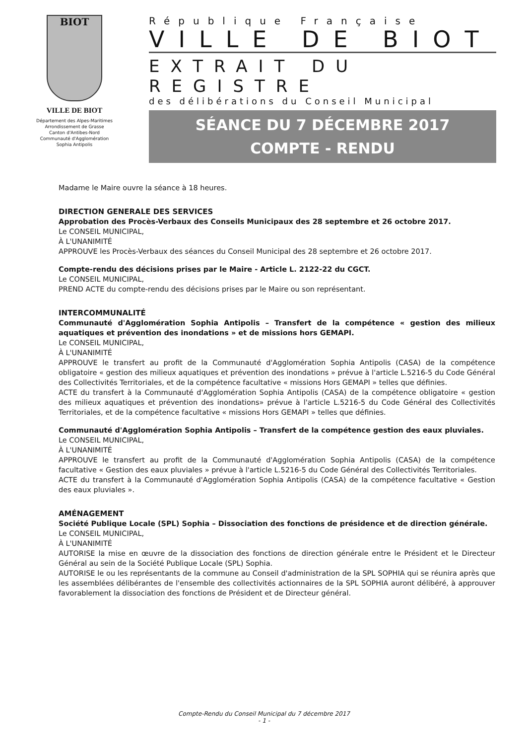BIOT
VILLE DE BIOT
Département des Alpes-Maritimes
Arrondissement de Grasse
Canton d'Antibes-Nord
Communauté d'Agglomération
Sophia Antipolis
République Française
VILLE DE BIOT
EXTRAIT DU REGISTRE
des délibérations du Conseil Municipal
SÉANCE DU 7 DÉCEMBRE 2017
COMPTE - RENDU
Madame le Maire ouvre la séance à 18 heures.
DIRECTION GENERALE DES SERVICES
Approbation des Procès-Verbaux des Conseils Municipaux des 28 septembre et 26 octobre 2017.
Le CONSEIL MUNICIPAL,
À L'UNANIMITÉ
APPROUVE les Procès-Verbaux des séances du Conseil Municipal des 28 septembre et 26 octobre 2017.
Compte-rendu des décisions prises par le Maire - Article L. 2122-22 du CGCT.
Le CONSEIL MUNICIPAL,
PREND ACTE du compte-rendu des décisions prises par le Maire ou son représentant.
INTERCOMMUNALITÉ
Communauté d'Agglomération Sophia Antipolis – Transfert de la compétence « gestion des milieux aquatiques et prévention des inondations » et de missions hors GEMAPI.
Le CONSEIL MUNICIPAL,
À L'UNANIMITÉ
APPROUVE le transfert au profit de la Communauté d'Agglomération Sophia Antipolis (CASA) de la compétence obligatoire « gestion des milieux aquatiques et prévention des inondations » prévue à l'article L.5216-5 du Code Général des Collectivités Territoriales, et de la compétence facultative « missions Hors GEMAPI » telles que définies.
ACTE du transfert à la Communauté d'Agglomération Sophia Antipolis (CASA) de la compétence obligatoire « gestion des milieux aquatiques et prévention des inondations» prévue à l'article L.5216-5 du Code Général des Collectivités Territoriales, et de la compétence facultative « missions Hors GEMAPI » telles que définies.
Communauté d'Agglomération Sophia Antipolis – Transfert de la compétence gestion des eaux pluviales.
Le CONSEIL MUNICIPAL,
À L'UNANIMITÉ
APPROUVE le transfert au profit de la Communauté d'Agglomération Sophia Antipolis (CASA) de la compétence facultative « Gestion des eaux pluviales » prévue à l'article L.5216-5 du Code Général des Collectivités Territoriales.
ACTE du transfert à la Communauté d'Agglomération Sophia Antipolis (CASA) de la compétence facultative « Gestion des eaux pluviales ».
AMÉNAGEMENT
Société Publique Locale (SPL) Sophia – Dissociation des fonctions de présidence et de direction générale.
Le CONSEIL MUNICIPAL,
À L'UNANIMITÉ
AUTORISE la mise en œuvre de la dissociation des fonctions de direction générale entre le Président et le Directeur Général au sein de la Société Publique Locale (SPL) Sophia.
AUTORISE le ou les représentants de la commune au Conseil d'administration de la SPL SOPHIA qui se réunira après que les assemblées délibérantes de l'ensemble des collectivités actionnaires de la SPL SOPHIA auront délibéré, à approuver favorablement la dissociation des fonctions de Président et de Directeur général.
Compte-Rendu du Conseil Municipal du 7 décembre 2017
- 1 -